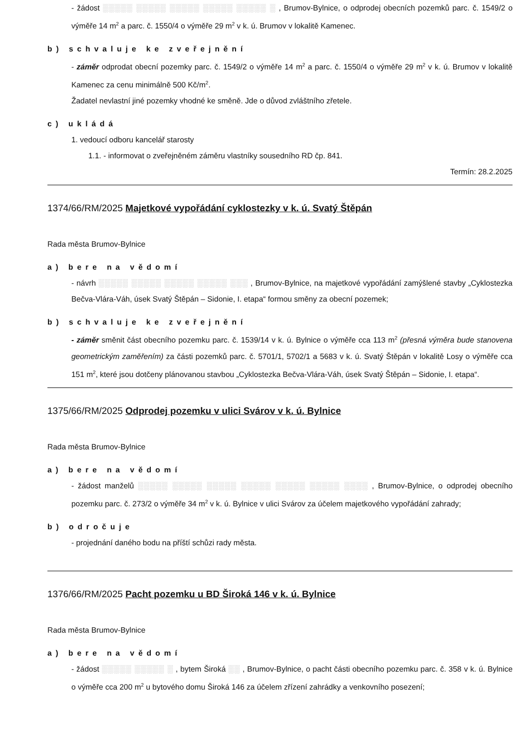- žádost ░░░░░ ░░░░░ ░░░░░ ░░░░░ ░░░░░ ░ , Brumov-Bylnice, o odprodej obecních pozemků parc. č. 1549/2 o výměře 14 m<sup>2</sup> a parc. č. 1550/4 o výměře 29 m<sup>2</sup> v k. ú. Brumov v lokalitě Kamenec.
b) schvaluje ke zveřejnění
- záměr odprodat obecní pozemky parc. č. 1549/2 o výměře 14 m<sup>2</sup> a parc. č. 1550/4 o výměře 29 m<sup>2</sup> v k. ú. Brumov v lokalitě Kamenec za cenu minimálně 500 Kč/m<sup>2</sup>.
Žadatel nevlastní jiné pozemky vhodné ke směně. Jde o důvod zvláštního zřetele.
c) ukládá
1. vedoucí odboru kancelář starosty
1.1. - informovat o zveřejněném záměru vlastníky sousedního RD čp. 841.
Termín: 28.2.2025
1374/66/RM/2025 Majetkové vypořádání cyklostezky v k. ú. Svatý Štěpán
Rada města Brumov-Bylnice
a) bere na vědomí
- návrh ░░░░░ ░░░░░ ░░░░░ ░░░░░ ░░░ , Brumov-Bylnice, na majetkové vypořádání zamýšlené stavby „Cyklostezka Bečva-Vlára-Váh, úsek Svatý Štěpán – Sidonie, I. etapa“ formou směny za obecní pozemek;
b) schvaluje ke zveřejnění
- záměr směnit část obecního pozemku parc. č. 1539/14 v k. ú. Bylnice o výměře cca 113 m<sup>2</sup> (přesná výměra bude stanovena geometrickým zaměřením) za části pozemků parc. č. 5701/1, 5702/1 a 5683 v k. ú. Svatý Štěpán v lokalitě Losy o výměře cca 151 m<sup>2</sup>, které jsou dotčeny plánovanou stavbou „Cyklostezka Bečva-Vlára-Váh, úsek Svatý Štěpán – Sidonie, I. etapa“.
1375/66/RM/2025 Odprodej pozemku v ulici Svárov v k. ú. Bylnice
Rada města Brumov-Bylnice
a) bere na vědomí
- žádost manželů ░░░░░ ░░░░░ ░░░░░ ░░░░░ ░░░░░ ░░░░░ ░░░░ , Brumov-Bylnice, o odprodej obecního pozemku parc. č. 273/2 o výměře 34 m<sup>2</sup> v k. ú. Bylnice v ulici Svárov za účelem majetkového vypořádání zahrady;
b) odročuje
- projednání daného bodu na příští schůzi rady města.
1376/66/RM/2025 Pacht pozemku u BD Široká 146 v k. ú. Bylnice
Rada města Brumov-Bylnice
a) bere na vědomí
- žádost ░░░░░ ░░░░░ ░ , bytem Široká ░░ , Brumov-Bylnice, o pacht části obecního pozemku parc. č. 358 v k. ú. Bylnice o výměře cca 200 m<sup>2</sup> u bytového domu Široká 146 za účelem zřízení zahrádky a venkovního posezení;